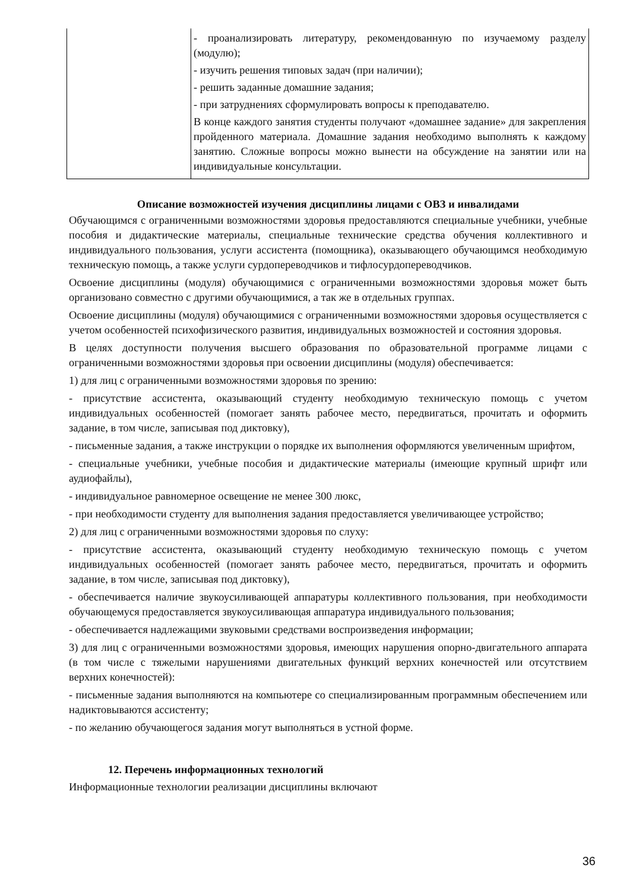| | - проанализировать литературу, рекомендованную по изучаемому разделу (модулю); - изучить решения типовых задач (при наличии); - решить заданные домашние задания; - при затруднениях сформулировать вопросы к преподавателю. В конце каждого занятия студенты получают «домашнее задание» для закрепления пройденного материала. Домашние задания необходимо выполнять к каждому занятию. Сложные вопросы можно вынести на обсуждение на занятии или на индивидуальные консультации. |
Описание возможностей изучения дисциплины лицами с ОВЗ и инвалидами
Обучающимся с ограниченными возможностями здоровья предоставляются специальные учебники, учебные пособия и дидактические материалы, специальные технические средства обучения коллективного и индивидуального пользования, услуги ассистента (помощника), оказывающего обучающимся необходимую техническую помощь, а также услуги сурдопереводчиков и тифлосурдопереводчиков.
Освоение дисциплины (модуля) обучающимися с ограниченными возможностями здоровья может быть организовано совместно с другими обучающимися, а так же в отдельных группах.
Освоение дисциплины (модуля) обучающимися с ограниченными возможностями здоровья осуществляется с учетом особенностей психофизического развития, индивидуальных возможностей и состояния здоровья.
В целях доступности получения высшего образования по образовательной программе лицами с ограниченными возможностями здоровья при освоении дисциплины (модуля) обеспечивается:
1) для лиц с ограниченными возможностями здоровья по зрению:
- присутствие ассистента, оказывающий студенту необходимую техническую помощь с учетом индивидуальных особенностей (помогает занять рабочее место, передвигаться, прочитать и оформить задание, в том числе, записывая под диктовку),
- письменные задания, а также инструкции о порядке их выполнения оформляются увеличенным шрифтом,
- специальные учебники, учебные пособия и дидактические материалы (имеющие крупный шрифт или аудиофайлы),
- индивидуальное равномерное освещение не менее 300 люкс,
- при необходимости студенту для выполнения задания предоставляется увеличивающее устройство;
2) для лиц с ограниченными возможностями здоровья по слуху:
- присутствие ассистента, оказывающий студенту необходимую техническую помощь с учетом индивидуальных особенностей (помогает занять рабочее место, передвигаться, прочитать и оформить задание, в том числе, записывая под диктовку),
- обеспечивается наличие звукоусиливающей аппаратуры коллективного пользования, при необходимости обучающемуся предоставляется звукоусиливающая аппаратура индивидуального пользования;
- обеспечивается надлежащими звуковыми средствами воспроизведения информации;
3) для лиц с ограниченными возможностями здоровья, имеющих нарушения опорно-двигательного аппарата (в том числе с тяжелыми нарушениями двигательных функций верхних конечностей или отсутствием верхних конечностей):
- письменные задания выполняются на компьютере со специализированным программным обеспечением или надиктовываются ассистенту;
- по желанию обучающегося задания могут выполняться в устной форме.
12. Перечень информационных технологий
Информационные технологии реализации дисциплины включают
36